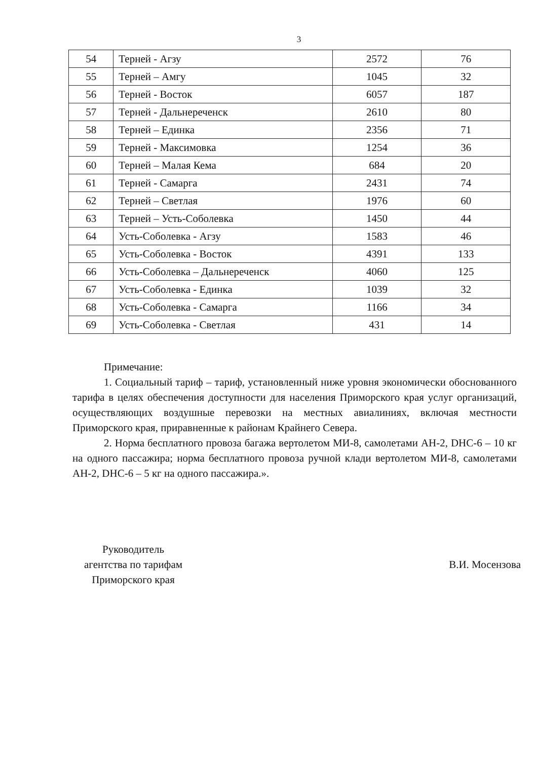3
| 54 | Терней - Агзу | 2572 | 76 |
| 55 | Терней – Амгу | 1045 | 32 |
| 56 | Терней - Восток | 6057 | 187 |
| 57 | Терней - Дальнереченск | 2610 | 80 |
| 58 | Терней – Единка | 2356 | 71 |
| 59 | Терней - Максимовка | 1254 | 36 |
| 60 | Терней – Малая Кема | 684 | 20 |
| 61 | Терней - Самарга | 2431 | 74 |
| 62 | Терней – Светлая | 1976 | 60 |
| 63 | Терней – Усть-Соболевка | 1450 | 44 |
| 64 | Усть-Соболевка - Агзу | 1583 | 46 |
| 65 | Усть-Соболевка - Восток | 4391 | 133 |
| 66 | Усть-Соболевка – Дальнереченск | 4060 | 125 |
| 67 | Усть-Соболевка - Единка | 1039 | 32 |
| 68 | Усть-Соболевка - Самарга | 1166 | 34 |
| 69 | Усть-Соболевка - Светлая | 431 | 14 |
Примечание:
1. Социальный тариф – тариф, установленный ниже уровня экономически обоснованного тарифа в целях обеспечения доступности для населения Приморского края услуг организаций, осуществляющих воздушные перевозки на местных авиалиниях, включая местности Приморского края, приравненные к районам Крайнего Севера.
2. Норма бесплатного провоза багажа вертолетом МИ-8, самолетами АН-2, DHC-6 – 10 кг на одного пассажира; норма бесплатного провоза ручной клади вертолетом МИ-8, самолетами АН-2, DHC-6 – 5 кг на одного пассажира.».
Руководитель
агентства по тарифам
Приморского края
В.И. Мосензова